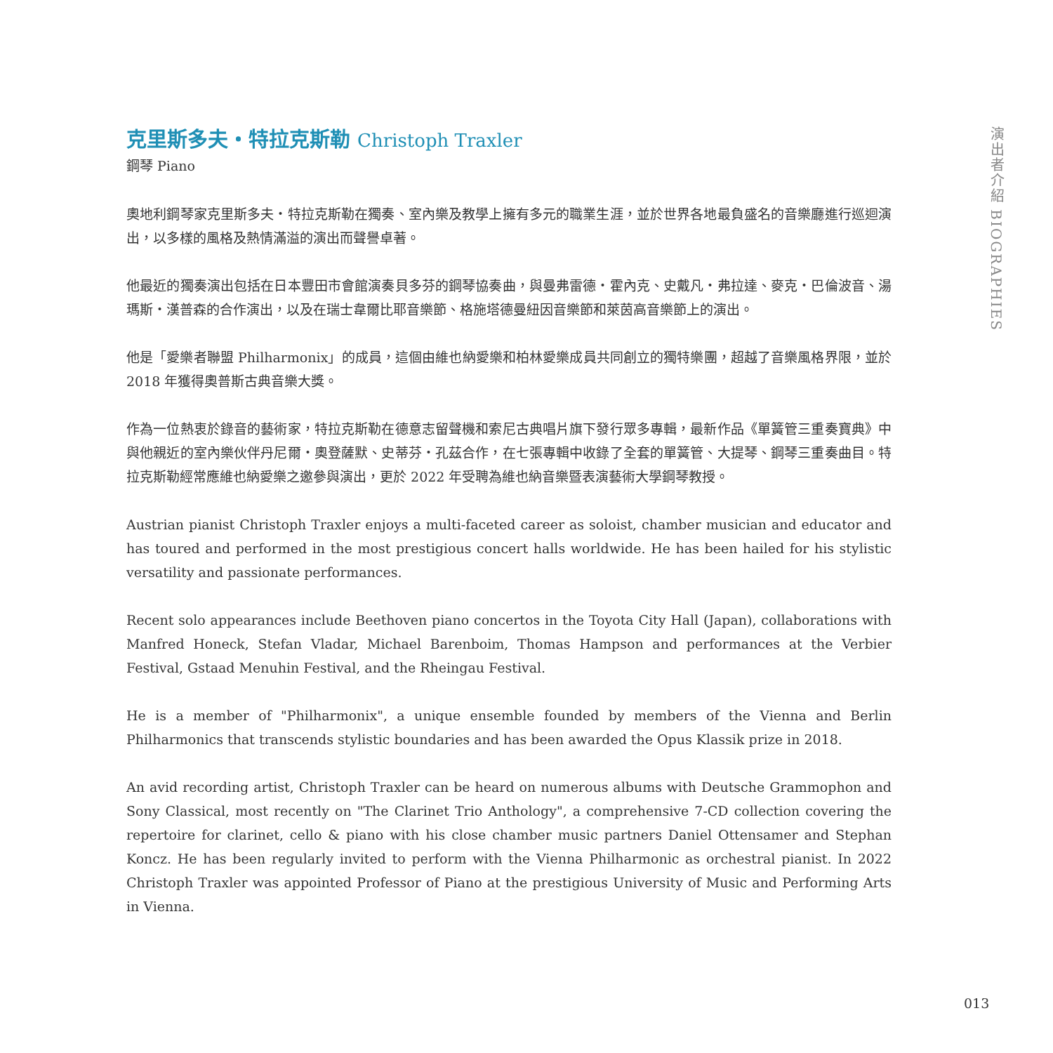克里斯多夫・特拉克斯勒 Christoph Traxler
鋼琴 Piano
奧地利鋼琴家克里斯多夫・特拉克斯勒在獨奏、室內樂及教學上擁有多元的職業生涯，並於世界各地最負盛名的音樂廳進行巡迴演出，以多樣的風格及熱情滿溢的演出而聲譽卓著。
他最近的獨奏演出包括在日本豐田市會館演奏貝多芬的鋼琴協奏曲，與曼弗雷德・霍內克、史戴凡・弗拉達、麥克・巴倫波音、湯瑪斯・漢普森的合作演出，以及在瑞士韋爾比耶音樂節、格施塔德曼紐因音樂節和萊茵高音樂節上的演出。
他是「愛樂者聯盟 Philharmonix」的成員，這個由維也納愛樂和柏林愛樂成員共同創立的獨特樂團，超越了音樂風格界限，並於 2018 年獲得奧普斯古典音樂大獎。
作為一位熱衷於錄音的藝術家，特拉克斯勒在德意志留聲機和索尼古典唱片旗下發行眾多專輯，最新作品《單簧管三重奏寶典》中與他親近的室內樂伙伴丹尼爾・奧登薩默、史蒂芬・孔茲合作，在七張專輯中收錄了全套的單簧管、大提琴、鋼琴三重奏曲目。特拉克斯勒經常應維也納愛樂之邀參與演出，更於 2022 年受聘為維也納音樂暨表演藝術大學鋼琴教授。
Austrian pianist Christoph Traxler enjoys a multi-faceted career as soloist, chamber musician and educator and has toured and performed in the most prestigious concert halls worldwide. He has been hailed for his stylistic versatility and passionate performances.
Recent solo appearances include Beethoven piano concertos in the Toyota City Hall (Japan), collaborations with Manfred Honeck, Stefan Vladar, Michael Barenboim, Thomas Hampson and performances at the Verbier Festival, Gstaad Menuhin Festival, and the Rheingau Festival.
He is a member of "Philharmonix", a unique ensemble founded by members of the Vienna and Berlin Philharmonics that transcends stylistic boundaries and has been awarded the Opus Klassik prize in 2018.
An avid recording artist, Christoph Traxler can be heard on numerous albums with Deutsche Grammophon and Sony Classical, most recently on "The Clarinet Trio Anthology", a comprehensive 7-CD collection covering the repertoire for clarinet, cello & piano with his close chamber music partners Daniel Ottensamer and Stephan Koncz. He has been regularly invited to perform with the Vienna Philharmonic as orchestral pianist. In 2022 Christoph Traxler was appointed Professor of Piano at the prestigious University of Music and Performing Arts in Vienna.
演出者介紹 BIOGRAPHIES
013